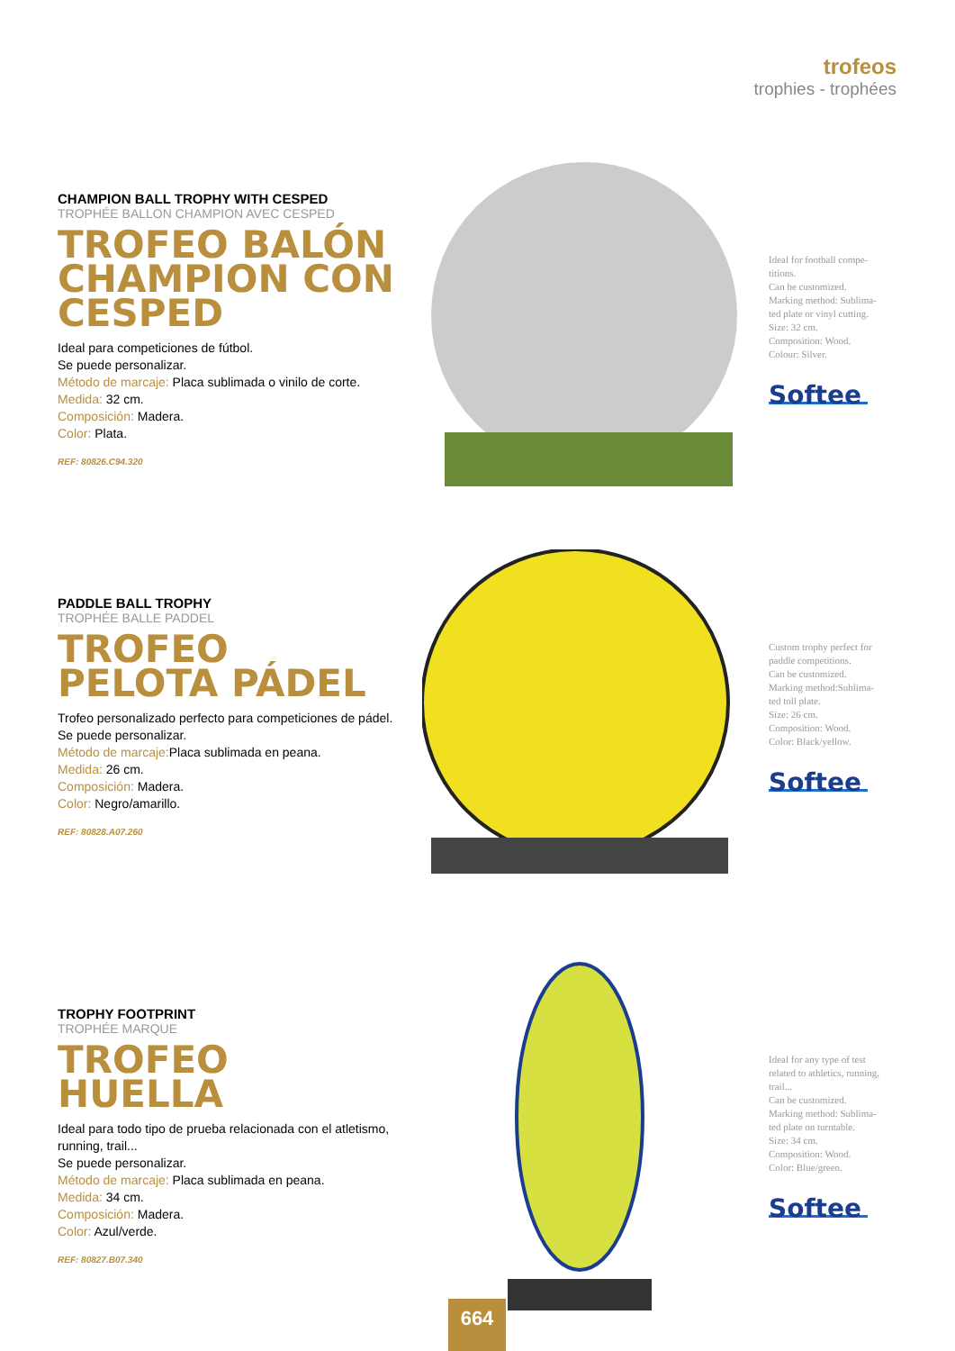trofeos
trophies - trophées
CHAMPION BALL TROPHY WITH CESPED
TROPHÉE BALLON CHAMPION AVEC CESPED
TROFEO BALÓN CHAMPION CON CESPED
Ideal para competiciones de fútbol.
Se puede personalizar.
Método de marcaje: Placa sublimada o vinilo de corte.
Medida: 32 cm.
Composición: Madera.
Color: Plata.
REF: 80826.C94.320
Ideal for football compe-
titions.
Can be customized.
Marking method: Sublima-
ted plate or vinyl cutting.
Size: 32 cm.
Composition: Wood.
Colour: Silver.
Softee
PADDLE BALL TROPHY
TROPHÉE BALLE PADDEL
TROFEO PELOTA PÁDEL
Trofeo personalizado perfecto para competiciones de pádel.
Se puede personalizar.
Método de marcaje: Placa sublimada en peana.
Medida: 26 cm.
Composición: Madera.
Color: Negro/amarillo.
REF: 80828.A07.260
Custom trophy perfect for
paddle competitions.
Can be customized.
Marking method:Sublima-
ted toll plate.
Size: 26 cm.
Composition: Wood.
Color: Black/yellow.
Softee
TROPHY FOOTPRINT
TROPHÉE MARQUE
TROFEO HUELLA
Ideal para todo tipo de prueba relacionada con el atletismo, running, trail...
Se puede personalizar.
Método de marcaje: Placa sublimada en peana.
Medida: 34 cm.
Composición: Madera.
Color: Azul/verde.
REF: 80827.B07.340
Ideal for any type of test
related to athletics, running,
trail...
Can be customized.
Marking method: Sublima-
ted plate on turntable.
Size: 34 cm.
Composition: Wood.
Color: Blue/green.
Softee
664